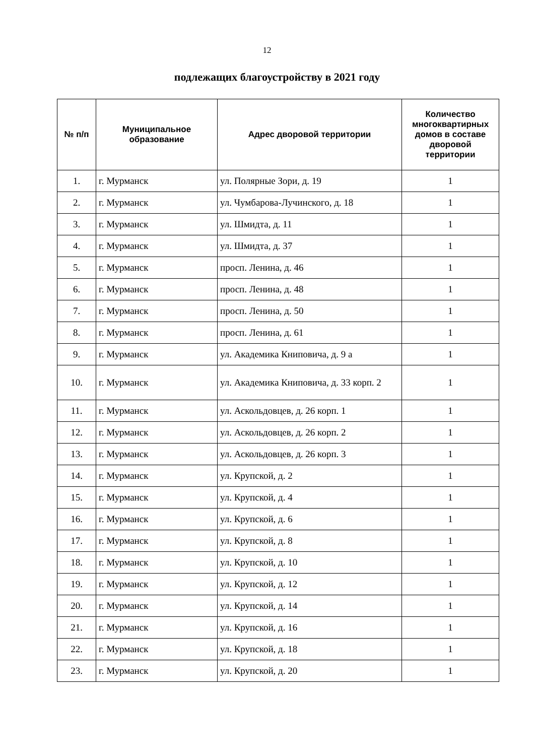12
подлежащих благоустройству в 2021 году
| № п/п | Муниципальное образование | Адрес дворовой территории | Количество многоквартирных домов в составе дворовой территории |
| --- | --- | --- | --- |
| 1. | г. Мурманск | ул. Полярные Зори, д. 19 | 1 |
| 2. | г. Мурманск | ул. Чумбарова-Лучинского, д. 18 | 1 |
| 3. | г. Мурманск | ул. Шмидта, д. 11 | 1 |
| 4. | г. Мурманск | ул. Шмидта, д. 37 | 1 |
| 5. | г. Мурманск | просп. Ленина, д. 46 | 1 |
| 6. | г. Мурманск | просп. Ленина, д. 48 | 1 |
| 7. | г. Мурманск | просп. Ленина, д. 50 | 1 |
| 8. | г. Мурманск | просп. Ленина, д. 61 | 1 |
| 9. | г. Мурманск | ул. Академика Книповича, д. 9 а | 1 |
| 10. | г. Мурманск | ул. Академика Книповича, д. 33 корп. 2 | 1 |
| 11. | г. Мурманск | ул. Аскольдовцев, д. 26 корп. 1 | 1 |
| 12. | г. Мурманск | ул. Аскольдовцев, д. 26 корп. 2 | 1 |
| 13. | г. Мурманск | ул. Аскольдовцев, д. 26 корп. 3 | 1 |
| 14. | г. Мурманск | ул. Крупской, д. 2 | 1 |
| 15. | г. Мурманск | ул. Крупской, д. 4 | 1 |
| 16. | г. Мурманск | ул. Крупской, д. 6 | 1 |
| 17. | г. Мурманск | ул. Крупской, д. 8 | 1 |
| 18. | г. Мурманск | ул. Крупской, д. 10 | 1 |
| 19. | г. Мурманск | ул. Крупской, д. 12 | 1 |
| 20. | г. Мурманск | ул. Крупской, д. 14 | 1 |
| 21. | г. Мурманск | ул. Крупской, д. 16 | 1 |
| 22. | г. Мурманск | ул. Крупской, д. 18 | 1 |
| 23. | г. Мурманск | ул. Крупской, д. 20 | 1 |